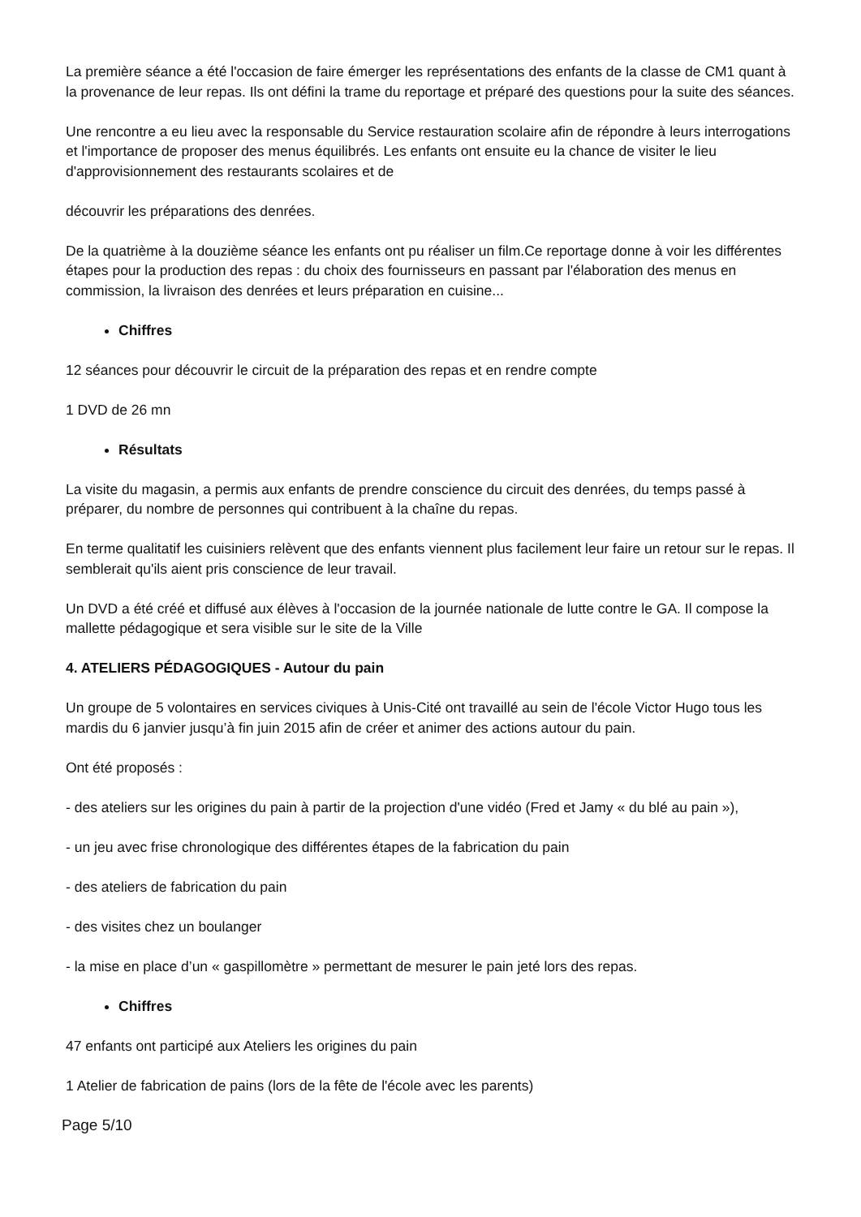La première séance a été l'occasion de faire émerger les représentations des enfants de la classe de CM1 quant à la provenance de leur repas. Ils ont défini la trame du reportage et préparé des questions pour la suite des séances.
Une rencontre a eu lieu avec la responsable du Service restauration scolaire afin de répondre à leurs interrogations et l'importance de proposer des menus équilibrés. Les enfants ont ensuite eu la chance de visiter le lieu d'approvisionnement des restaurants scolaires et de
découvrir les préparations des denrées.
De la quatrième à la douzième séance les enfants ont pu réaliser un film.Ce reportage donne à voir les différentes étapes pour la production des repas : du choix des fournisseurs en passant par l'élaboration des menus en commission, la livraison des denrées et leurs préparation en cuisine...
Chiffres
12 séances pour découvrir le circuit de la préparation des repas et en rendre compte
1 DVD de 26 mn
Résultats
La visite du magasin, a permis aux enfants de prendre conscience du circuit des denrées, du temps passé à préparer, du nombre de personnes qui contribuent à la chaîne du repas.
En terme qualitatif les cuisiniers relèvent que des enfants viennent plus facilement leur faire un retour sur le repas. Il semblerait qu'ils aient pris conscience de leur travail.
Un DVD a été créé et diffusé aux élèves à l'occasion de la journée nationale de lutte contre le GA. Il compose la mallette pédagogique et sera visible sur le site de la Ville
4. ATELIERS PÉDAGOGIQUES - Autour du pain
Un groupe de 5 volontaires en services civiques à Unis-Cité ont travaillé au sein de l'école Victor Hugo tous les mardis du 6 janvier jusqu’à fin juin 2015 afin de créer et animer des actions autour du pain.
Ont été proposés :
- des ateliers sur les origines du pain à partir de la projection d'une vidéo (Fred et Jamy « du blé au pain »),
- un jeu avec frise chronologique des différentes étapes de la fabrication du pain
- des ateliers de fabrication du pain
- des visites chez un boulanger
- la mise en place d’un « gaspillomètre » permettant de mesurer le pain jeté lors des repas.
Chiffres
47 enfants ont participé aux Ateliers les origines du pain
1 Atelier de fabrication de pains (lors de la fête de l'école avec les parents)
Page 5/10